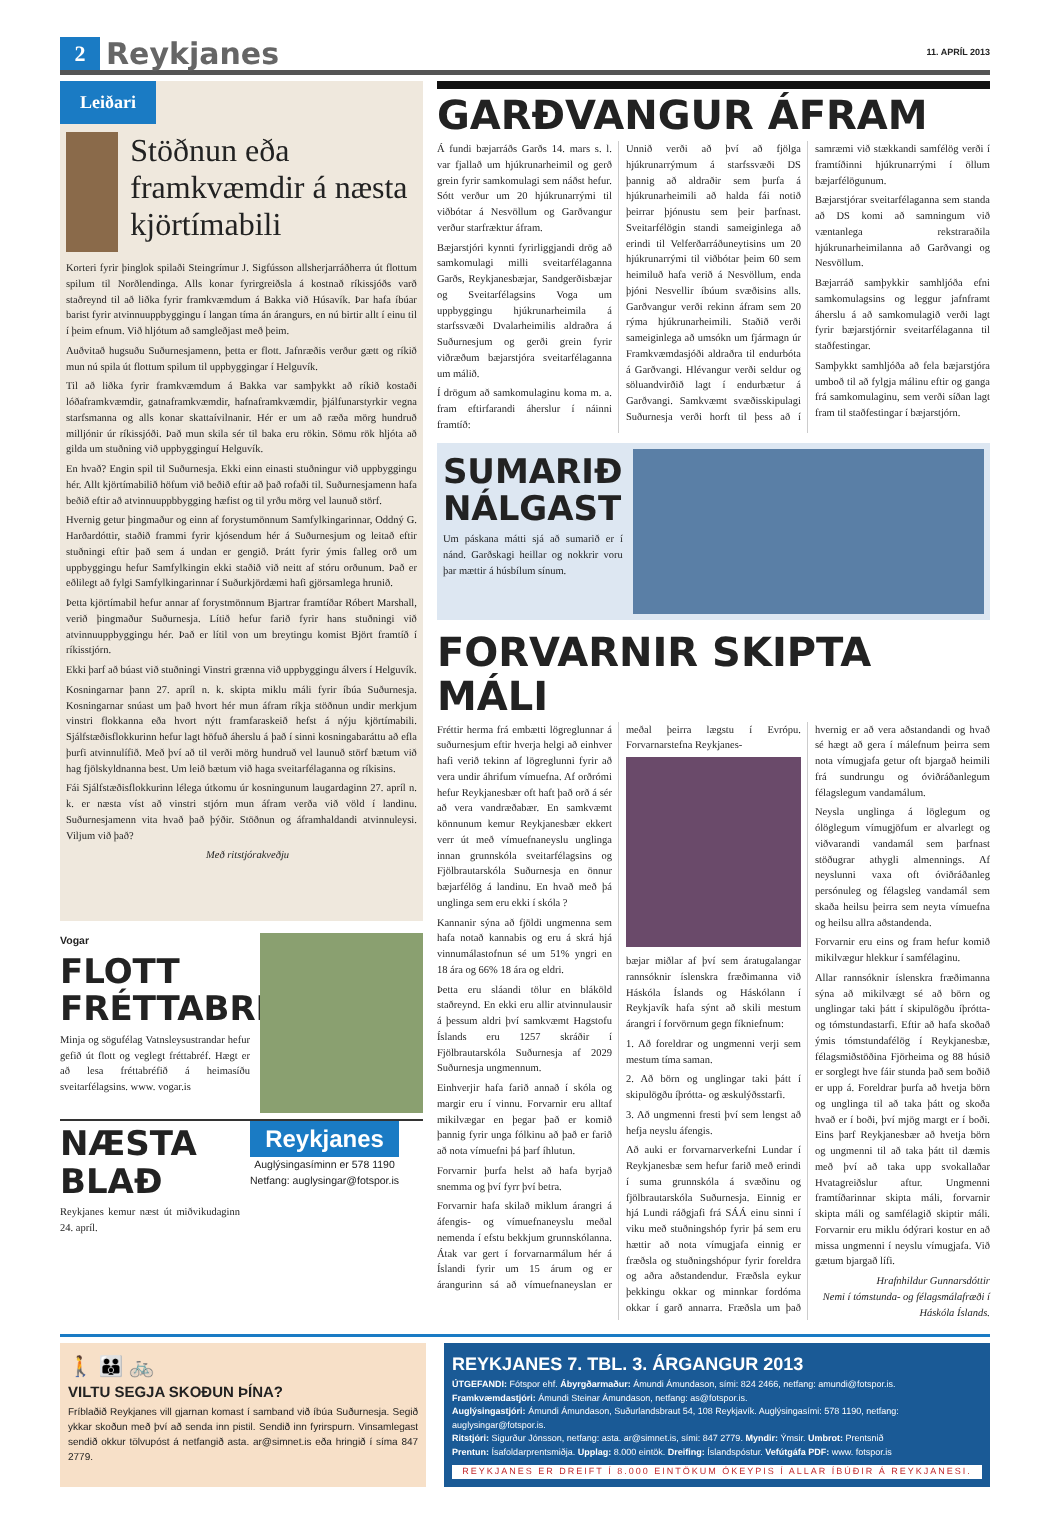2 Reykjanes 11. APRÍL 2013
Leiðari
Stöðnun eða framkvæmdir á næsta kjörtímabili
Korteri fyrir þinglok spilaði Steingrímur J. Sigfússon allsherjarráðherra út flottum spilum til Norðlendinga. Alls konar fyrirgreiðsla á kostnað ríkissjóðs varð staðreynd til að liðka fyrir framkvæmdum á Bakka við Húsavík. Þar hafa íbúar barist fyrir atvinnuuppbyggingu í langan tíma án árangurs, en nú birtir allt í einu til í þeim efnum. Við hljótum að samgleðjast með þeim.
Auðvitað hugsuðu Suðurnesjamenn, þetta er flott. Jafnræðis verður gætt og ríkið mun nú spila út flottum spilum til uppbyggingar í Helguvík.
Til að liðka fyrir framkvæmdum á Bakka var samþykkt að ríkið kostaði lóðaframkvæmdir, gatnaframkvæmdir, hafnaframkvæmdir, þjálfunarstyrkir vegna starfsmanna og alls konar skattaívilnanir. Hér er um að ræða mörg hundruð milljónir úr ríkissjóði. Það mun skila sér til baka eru rökin. Sömu rök hljóta að gilda um stuðning við uppbygginguí Helguvík.
En hvað? Engin spil til Suðurnesja. Ekki einn einasti stuðningur við uppbyggingu hér. Allt kjörtímabilið höfum við beðið eftir að það rofaði til. Suðurnesjamenn hafa beðið eftir að atvinnuuppbbygging hæfist og til yrðu mörg vel launuð störf.
Hvernig getur þingmaður og einn af forystumönnum Samfylkingarinnar, Oddný G. Harðardóttir, staðið frammi fyrir kjósendum hér á Suðurnesjum og leitað eftir stuðningi eftir það sem á undan er gengið. Þrátt fyrir ýmis falleg orð um uppbyggingu hefur Samfylkingin ekki staðið við neitt af stóru orðunum. Það er eðlilegt að fylgi Samfylkingarinnar í Suðurkjördæmi hafi gjörsamlega hrunið.
Þetta kjörtímabil hefur annar af forystmönnum Bjartrar framtíðar Róbert Marshall, verið þingmaður Suðurnesja. Lítið hefur farið fyrir hans stuðningi við atvinnuuppbyggingu hér. Það er lítil von um breytingu komist Björt framtíð í ríkisstjórn.
Ekki þarf að búast við stuðningi Vinstri grænna við uppbyggingu álvers í Helguvík.
Kosningarnar þann 27. apríl n. k. skipta miklu máli fyrir íbúa Suðurnesja. Kosningarnar snúast um það hvort hér mun áfram ríkja stöðnun undir merkjum vinstri flokkanna eða hvort nýtt framfaraskeið hefst á nýju kjörtímabili. Sjálfstæðisflokkurinn hefur lagt höfuð áherslu á það í sinni kosningabaráttu að efla þurfi atvinnulífið. Með því að til verði mörg hundruð vel launuð störf bætum við hag fjölskyldnanna best. Um leið bætum við haga sveitarfélaganna og ríkisins.
Fái Sjálfstæðisflokkurinn lélega útkomu úr kosningunum laugardaginn 27. apríl n. k. er næsta víst að vinstri stjórn mun áfram verða við völd í landinu. Suðurnesjamenn vita hvað það þýðir. Stöðnun og áframhaldandi atvinnuleysi. Viljum við það?
Með ritstjórakveðju
Vogar
FLOTT FRÉTTABRÉF
Minja og sögufélag Vatnsleysustrandar hefur gefið út flott og veglegt fréttabréf. Hægt er að lesa fréttabréfið á heimasíðu sveitarfélagsins. www. vogar.is
NÆSTA BLAÐ
Reykjanes kemur næst út miðvikudaginn 24. apríl.
Reykjanes
Auglýsingasíminn er 578 1190
Netfang: auglysingar@fotspor.is
GARÐVANGUR ÁFRAM
Á fundi bæjarráðs Garðs 14. mars s. l. var fjallað um hjúkrunarheimil og gerð grein fyrir samkomulagi sem náðst hefur. Sótt verður um 20 hjúkrunarrými til viðbótar á Nesvöllum og Garðvangur verður starfræktur áfram.
Bæjarstjóri kynnti fyrirliggjandi drög að samkomulagi milli sveitarfélaganna Garðs, Reykjanesbæjar, Sandgerðisbæjar og Sveitarfélagsins Voga um uppbyggingu hjúkrunarheimila á starfssvæði Dvalarheimilis aldraðra á Suðurnesjum og gerði grein fyrir viðræðum bæjarstjóra sveitarfélaganna um málið.
Í drögum að samkomulaginu koma m. a. fram eftirfarandi áherslur í náinni framtíð:
Unnið verði að því að fjölga hjúkrunarrýmum á starfssvæði DS þannig að aldraðir sem þurfa á hjúkrunarheimili að halda fái notið þeirrar þjónustu sem þeir þarfnast. Sveitarfélögin standi sameiginlega að erindi til Velferðarráðuneytisins um 20 hjúkrunarrými til viðbótar þeim 60 sem heimiluð hafa verið á Nesvöllum, enda þjóni Nesvellir íbúum svæðisins alls. Garðvangur verði rekinn áfram sem 20 rýma hjúkrunarheimili. Staðið verði sameiginlega að umsókn um fjármagn úr Framkvæmdasjóði aldraðra til endurbóta á Garðvangi. Hlévangur verði seldur og söluandvirðið lagt í endurbætur á Garðvangi. Samkvæmt svæðisskipulagi Suðurnesja verði horft til þess að í samræmi við stækkandi samfélög verði í framtíðinni hjúkrunarrými í öllum bæjarfélögunum.
Bæjarstjórar sveitarfélaganna sem standa að DS komi að samningum við væntanlega rekstraraðila hjúkrunarheimilanna að Garðvangi og Nesvöllum.
Bæjarráð samþykkir samhljóða efni samkomulagsins og leggur jafnframt áherslu á að samkomulagið verði lagt fyrir bæjarstjórnir sveitarfélaganna til staðfestingar.
Samþykkt samhljóða að fela bæjarstjóra umboð til að fylgja málinu eftir og ganga frá samkomulaginu, sem verði síðan lagt fram til staðfestingar í bæjarstjórn.
SUMARIÐ NÁLGAST
Um páskana mátti sjá að sumarið er í nánd. Garðskagi heillar og nokkrir voru þar mættir á húsbílum sínum.
FORVARNIR SKIPTA MÁLI
Fréttir herma frá embætti lögreglunnar á suðurnesjum eftir hverja helgi að einhver hafi verið tekinn af lögreglunni fyrir að vera undir áhrifum vímuefna. Af orðrómi hefur Reykjanesbær oft haft það orð á sér að vera vandræðabær. En samkvæmt könnunum kemur Reykjanesbær ekkert verr út með vímuefnaneyslu unglinga innan grunnskóla sveitarfélagsins og Fjölbrautarskóla Suðurnesja en önnur bæjarfélög á landinu. En hvað með þá unglinga sem eru ekki í skóla ?
Kannanir sýna að fjöldi ungmenna sem hafa notað kannabis og eru á skrá hjá vinnumálastofnun sé um 51% yngri en 18 ára og 66% 18 ára og eldri.
Þetta eru sláandi tölur en bláköld staðreynd. En ekki eru allir atvinnulausir á þessum aldri því samkvæmt Hagstofu Íslands eru 1257 skráðir í Fjölbrautarskóla Suðurnesja af 2029 Suðurnesja ungmennum.
Einhverjir hafa farið annað í skóla og margir eru í vinnu. Forvarnir eru alltaf mikilvægar en þegar það er komið þannig fyrir unga fólkinu að það er farið að nota vímuefni þá þarf íhlutun.
Forvarnir þurfa helst að hafa byrjað snemma og því fyrr því betra.
Forvarnir hafa skilað miklum árangri á áfengis- og vímuefnaneyslu meðal nemenda í efstu bekkjum grunnskólanna. Átak var gert í forvarnarmálum hér á Íslandi fyrir um 15 árum og er árangurinn sá að vímuefnaneyslan er meðal þeirra lægstu í Evrópu. Forvarnarstefna Reykjanes-
bæjar miðlar af því sem áratugalangar rannsóknir íslenskra fræðimanna við Háskóla Íslands og Háskólann í Reykjavík hafa sýnt að skili mestum árangri í forvörnum gegn fíkniefnum:
1. Að foreldrar og ungmenni verji sem mestum tíma saman.
2. Að börn og unglingar taki þátt í skipulögðu íþrótta- og æskulýðsstarfi.
3. Að ungmenni fresti því sem lengst að hefja neyslu áfengis.
Að auki er forvarnarverkefni Lundar í Reykjanesbæ sem hefur farið með erindi í suma grunnskóla á svæðinu og fjölbrautarskóla Suðurnesja. Einnig er hjá Lundi ráðgjafi frá SÁÁ einu sinni í viku með stuðningshóp fyrir þá sem eru hættir að nota vímugjafa einnig er fræðsla og stuðningshópur fyrir foreldra og aðra aðstandendur. Fræðsla eykur þekkingu okkar og minnkar fordóma okkar í garð annarra. Fræðsla um það hvernig er að vera aðstandandi og hvað sé hægt að gera í málefnum þeirra sem nota vímugjafa getur oft bjargað heimili frá sundrungu og óviðráðanlegum félagslegum vandamálum.
Neysla unglinga á löglegum og ólöglegum vímugjöfum er alvarlegt og viðvarandi vandamál sem þarfnast stöðugrar athygli almennings. Af neyslunni vaxa oft óviðráðanleg persónuleg og félagsleg vandamál sem skaða heilsu þeirra sem neyta vímuefna og heilsu allra aðstandenda.
Forvarnir eru eins og fram hefur komið mikilvægur hlekkur í samfélaginu.
Allar rannsóknir íslenskra fræðimanna sýna að mikilvægt sé að börn og unglingar taki þátt í skipulögðu íþrótta- og tómstundastarfi. Eftir að hafa skoðað ýmis tómstundafélög í Reykjanesbæ, félagsmiðstöðina Fjörheima og 88 húsið er sorglegt hve fáir stunda það sem boðið er upp á. Foreldrar þurfa að hvetja börn og unglinga til að taka þátt og skoða hvað er í boði, því mjög margt er í boði. Eins þarf Reykjanesbær að hvetja börn og ungmenni til að taka þátt til dæmis með því að taka upp svokallaðar Hvatagreiðslur aftur. Ungmenni framtíðarinnar skipta máli, forvarnir skipta máli og samfélagið skiptir máli. Forvarnir eru miklu ódýrari kostur en að missa ungmenni í neyslu vímugjafa. Við gætum bjargað lífi.
Hrafnhildur Gunnarsdóttir
Nemi í tómstunda- og félagsmálafræði í Háskóla Íslands.
🚶 👪 🚲
VILTU SEGJA SKOÐUN ÞÍNA?
Fríblaðið Reykjanes vill gjarnan komast í samband við íbúa Suðurnesja. Segið ykkar skoðun með því að senda inn pistil. Sendið inn fyrirspurn. Vinsamlegast sendið okkur tölvupóst á netfangið asta. ar@simnet.is eða hringið í síma 847 2779.
REYKJANES 7. TBL. 3. ÁRGANGUR 2013
ÚTGEFANDI: Fótspor ehf. Ábyrgðarmaður: Ámundi Ámundason, sími: 824 2466, netfang: amundi@fotspor.is.
Framkvæmdastjóri: Ámundi Steinar Ámundason, netfang: as@fotspor.is.
Auglýsingastjóri: Ámundi Ámundason, Suðurlandsbraut 54, 108 Reykjavík. Auglýsingasími: 578 1190, netfang: auglysingar@fotspor.is.
Ritstjóri: Sigurður Jónsson, netfang: asta. ar@simnet.is, sími: 847 2779. Myndir: Ýmsir. Umbrot: Prentsnið
Prentun: Ísafoldarprentsmiðja. Upplag: 8.000 eintök. Dreifing: Íslandspóstur. Vefútgáfa PDF: www. fotspor.is
REYKJANES ER DREIFT Í 8.000 EINTÖKUM ÓKEYPIS Í ALLAR ÍBÚÐIR Á REYKJANESI.